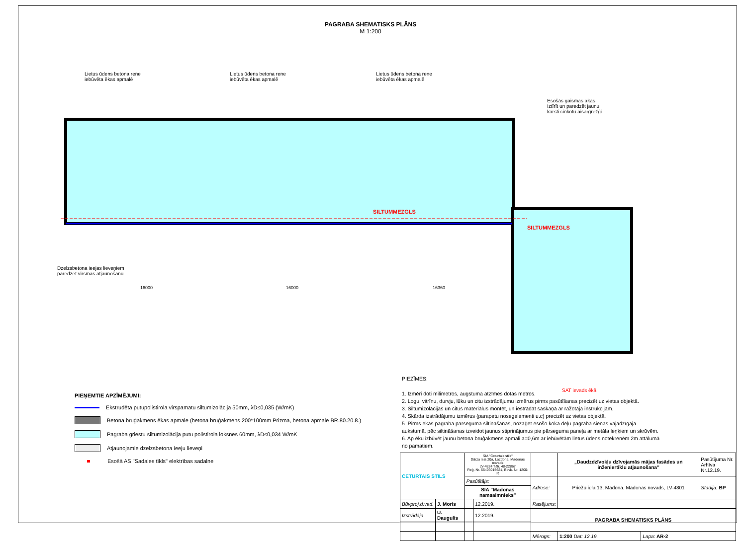PAGRABA SHEMATISKS PLĀNS
M 1:200
SILTUMMEZGLS
SILTUMMEZGLS
Lietus ūdens betona rene
iebūvēta ēkas apmalē
Lietus ūdens betona rene
iebūvēta ēkas apmalē
Lietus ūdens betona rene
iebūvēta ēkas apmalē
Esošās gaismas akas
Iztīrīt un paredzēt jaunu
karsti cinkotu aisargrežģi
Dzelzsbetona ieejas lieveņiem
paredzēt virsmas atjaunošanu
16000 16000 16360
SAT ievads ēkā
PIEŅEMTIE APZĪMĒJUMI:
Ekstrudēta putupolistirola virspamatu siltumizolācija 50mm, λD≤0,035 (W/mK)
Betona bruģakmens ēkas apmale (betona bruģakmens 200*100mm Prizma, betona apmale BR.80.20.8.)
Pagraba griestu siltumizolācija putu polistirola loksnes 60mm, λD≤0,034 W/mK
Atjaunojamie dzelzsbetona ieeju lieveņi
Esošā AS "Sadales tīkls" elektrības sadalne
PIEZĪMES:
1. Izmēri doti milimetros, augstuma atzīmes dotas metros.
2. Logu, vitrīnu, durvju, lūku un citu izstrādājumu izmērus pirms pasūtīšanas precizēt uz vietas objektā.
3. Siltumizolācijas un citus materiālus montēt, un iestrādāt saskaņā ar ražotāja instrukcijām.
4. Skārda izstrādājumu izmērus (parapetu nosegelementi u.c) precizēt uz vietas objektā.
5. Pirms ēkas pagraba pārseguma siltināšanas, nozāģēt esošo koka dēļu pagraba sienas vajadzīgajā aukstumā, pēc siltināšanas izveidot jaunus stiprinājumus pie pārseguma paneļa ar metāla leņķiem un skrūvēm.
6. Ap ēku izbūvēt jaunu betona bruģakmens apmali a=0,6m ar iebūvētām lietus ūdens notekrenēm 2m attālumā no pamatiem.
| CETURTAIS STILS | | SIA "Ceturtais stils" Dārza iela 20a, Lazdona, Madonas novads LV-4824 Tālr. 48-22867 Reģ. Nr. 55403015621, Bbvk. Nr. 1200-R | | | „Daudzdzīvokļu dzīvojamās mājas fasādes un inženiertīklu atjaunošana” | | Pasūtījuma Nr. Arhīva Nr.12.19. |
| | | Pasūtītājs: | | Adrese: | Priežu iela 13, Madona, Madonas novads, LV-4801 | | Stadija: BP |
| | | SIA "Madonas namsaimnieks" | | | | | |
| Būvproj.d.vad. | J. Moris | | 12.2019. | Rasējums: | | | |
| Izstrādāja | U. Daugulis | | 12.2019. | PAGRABA SHEMATISKS PLĀNS | | | |
| | | | | Mērogs: | 1:200 Dat: 12.19. | Lapa: AR-2 | |